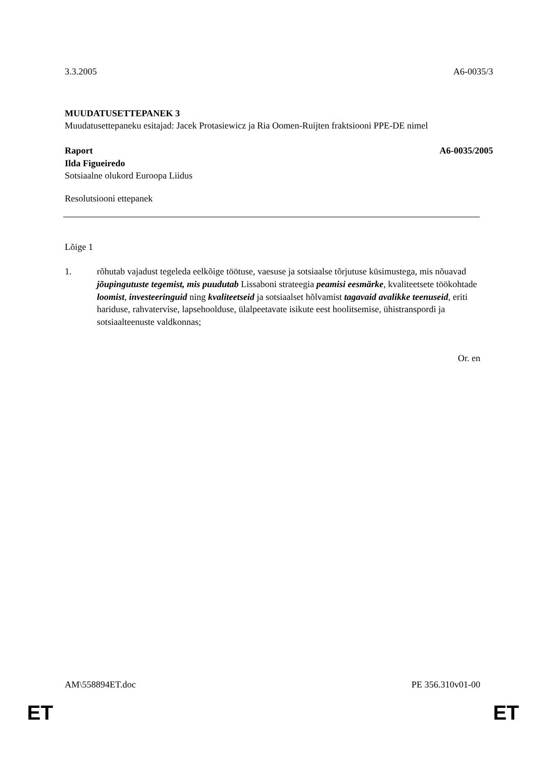3.3.2005 A6-0035/3
MUUDATUSETTEPANEK 3
Muudatusettepaneku esitajad: Jacek Protasiewicz ja Ria Oomen-Ruijten fraktsiooni PPE-DE nimel
Raport A6-0035/2005
Ilda Figueiredo
Sotsiaalne olukord Euroopa Liidus
Resolutsiooni ettepanek
Lõige 1
1. rõhutab vajadust tegeleda eelkõige töötuse, vaesuse ja sotsiaalse tõrjutuse küsimustega, mis nõuavad jõupingutuste tegemist, mis puudutab Lissaboni strateegia peamisi eesmärke, kvaliteetsete töökohtade loomist, investeeringuid ning kvaliteetseid ja sotsiaalset hõlvamist tagavaid avalikke teenuseid, eriti hariduse, rahvatervise, lapsehoolduse, ülalpeetavate isikute eest hoolitsemise, ühistranspordi ja sotsiaalteenuste valdkonnas;
Or. en
AM\558894ET.doc PE 356.310v01-00
ET ET